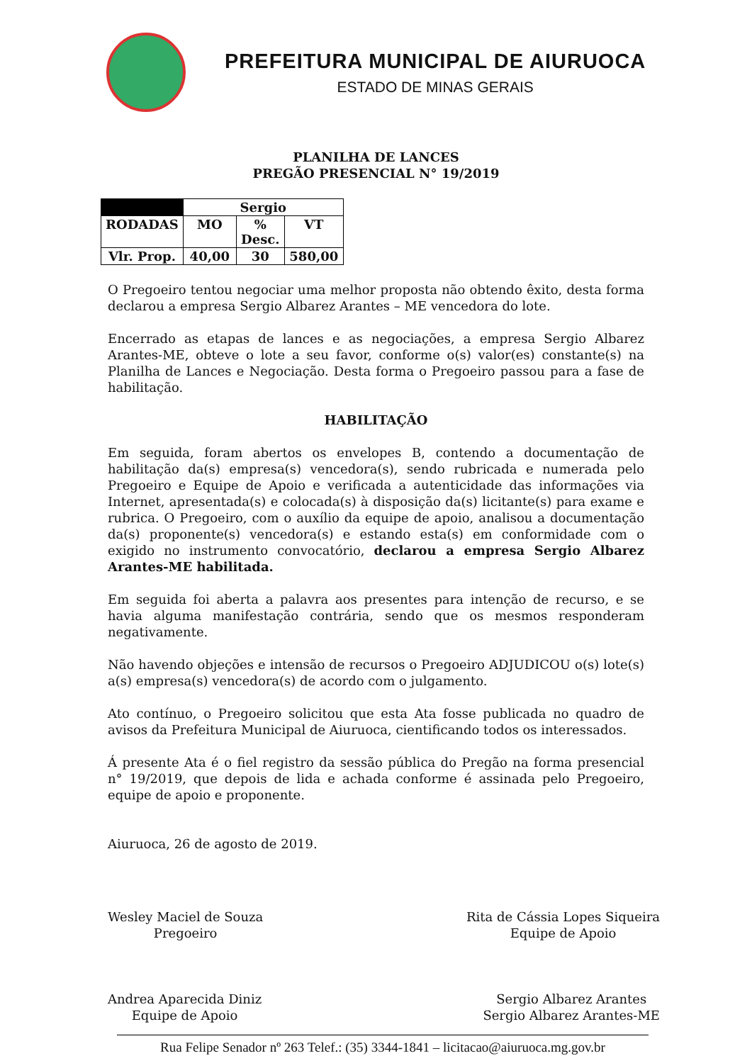PREFEITURA MUNICIPAL DE AIURUOCA
ESTADO DE MINAS GERAIS
PLANILHA DE LANCES
PREGÃO PRESENCIAL N° 19/2019
| | Sergio | | |
| --- | --- | --- | --- |
| RODADAS | MO | % Desc. | VT |
| Vlr. Prop. | 40,00 | 30 | 580,00 |
O Pregoeiro tentou negociar uma melhor proposta não obtendo êxito, desta forma declarou a empresa Sergio Albarez Arantes – ME vencedora do lote.
Encerrado as etapas de lances e as negociações, a empresa Sergio Albarez Arantes-ME, obteve o lote a seu favor, conforme o(s) valor(es) constante(s) na Planilha de Lances e Negociação. Desta forma o Pregoeiro passou para a fase de habilitação.
HABILITAÇÃO
Em seguida, foram abertos os envelopes B, contendo a documentação de habilitação da(s) empresa(s) vencedora(s), sendo rubricada e numerada pelo Pregoeiro e Equipe de Apoio e verificada a autenticidade das informações via Internet, apresentada(s) e colocada(s) à disposição da(s) licitante(s) para exame e rubrica. O Pregoeiro, com o auxílio da equipe de apoio, analisou a documentação da(s) proponente(s) vencedora(s) e estando esta(s) em conformidade com o exigido no instrumento convocatório, declarou a empresa Sergio Albarez Arantes-ME habilitada.
Em seguida foi aberta a palavra aos presentes para intenção de recurso, e se havia alguma manifestação contrária, sendo que os mesmos responderam negativamente.
Não havendo objeções e intensão de recursos o Pregoeiro ADJUDICOU o(s) lote(s) a(s) empresa(s) vencedora(s) de acordo com o julgamento.
Ato contínuo, o Pregoeiro solicitou que esta Ata fosse publicada no quadro de avisos da Prefeitura Municipal de Aiuruoca, cientificando todos os interessados.
Á presente Ata é o fiel registro da sessão pública do Pregão na forma presencial n° 19/2019, que depois de lida e achada conforme é assinada pelo Pregoeiro, equipe de apoio e proponente.
Aiuruoca, 26 de agosto de 2019.
Wesley Maciel de Souza
Pregoeiro
Rita de Cássia Lopes Siqueira
Equipe de Apoio
Andrea Aparecida Diniz
Equipe de Apoio
Sergio Albarez Arantes
Sergio Albarez Arantes-ME
Rua Felipe Senador nº 263 Telef.: (35) 3344-1841 – licitacao@aiuruoca.mg.gov.br